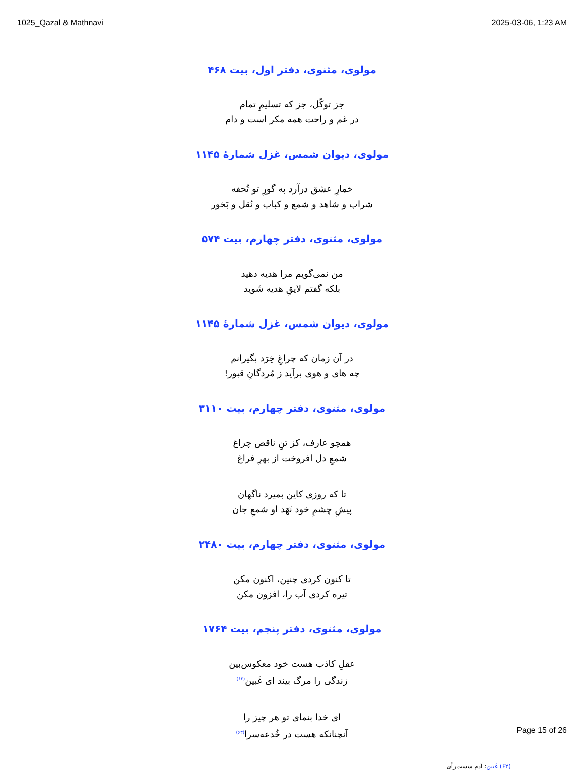1025_Qazal & Mathnavi 2025-03-06, 1:23 AM
مولوی، مثنوی، دفتر اول، بیت ۴۶۸
جز توکّل، جز که تسلیمِ تمام
در غم و راحت همه مکر است و دام
مولوی، دیوان شمس، غزل شمارهٔ ۱۱۴۵
خمارِ عشق درآرد به گورِ تو تُحفه
شراب و شاهد و شمع و کباب و نُقل و بَخور
مولوی، مثنوی، دفتر چهارم، بیت ۵۷۴
من نمی‌گویم مرا هدیه دهید
بلکه گفتم لایقِ هدیه شَوید
مولوی، دیوان شمس، غزل شمارهٔ ۱۱۴۵
در آن زمان که چراغِ خِرَد بگیرانم
چه های و هوی برآید ز مُردگانِ قبور!
مولوی، مثنوی، دفتر چهارم، بیت ۳۱۱۰
همچو عارف، کز تنِ ناقص چراغ
شمعِ دل افروخت از بهرِ فراغ
تا که روزی کاین بمیرد ناگهان
پیشِ چشمِ خود نَهَد او شمعِ جان
مولوی، مثنوی، دفتر چهارم، بیت ۲۴۸۰
تا کنون کردی چنین، اکنون مکن
تیره کردی آب را، افزون مکن
مولوی، مثنوی، دفتر پنجم، بیت ۱۷۶۴
عقلِ کاذب هست خود معکوس‌بین
زندگی را مرگ بیند ای غَبین<sup>(۶۲)</sup>
ای خدا بنمای تو هر چیز را
آنچنانکه هست در خُدعه‌سرا<sup>(۶۳)</sup>
(۶۲) غَبین: آدمِ سست‌رأی
Page 15 of 26